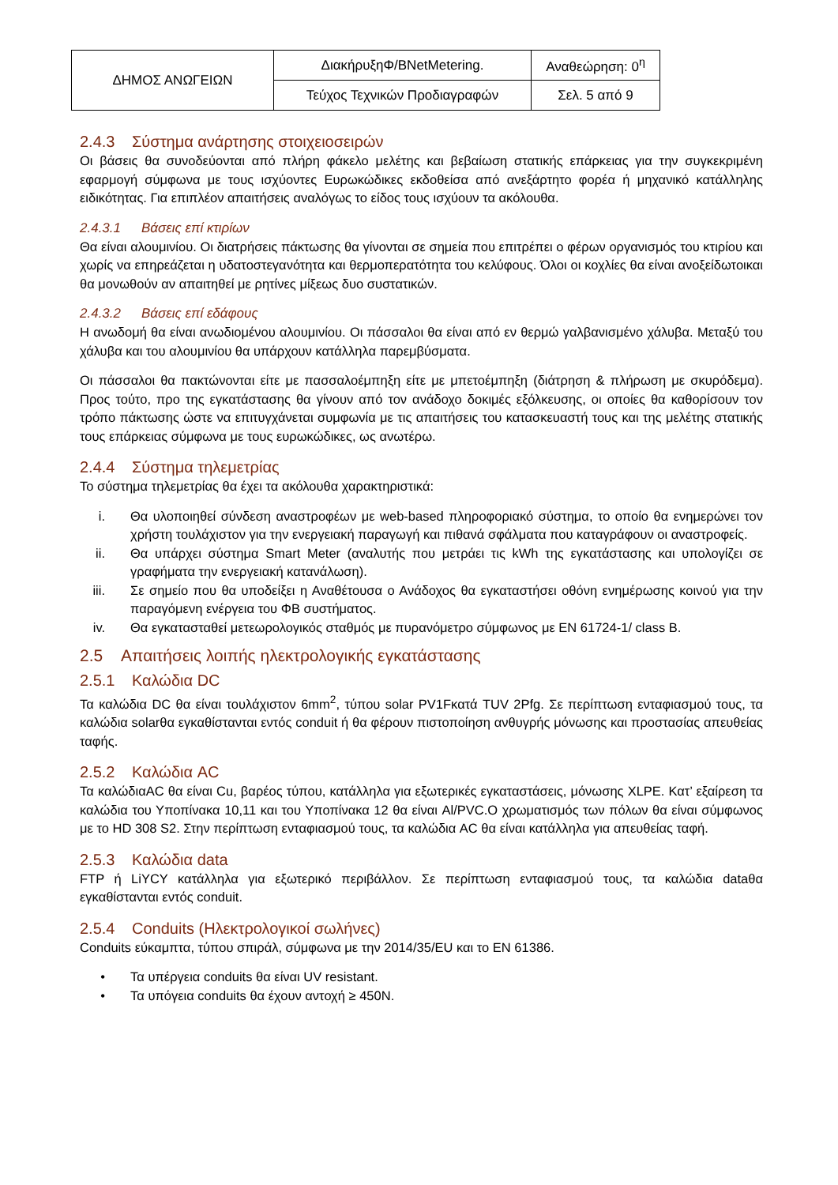| ΔΗΜΟΣ ΑΝΩΓΕΙΩΝ | ΔιακήρυξηΦ/BNetMetering. | Αναθεώρηση: 0<sup>η</sup> |
| | Τεύχος Τεχνικών Προδιαγραφών | Σελ. 5 από 9 |
2.4.3 Σύστημα ανάρτησης στοιχειοσειρών
Οι βάσεις θα συνοδεύονται από πλήρη φάκελο μελέτης και βεβαίωση στατικής επάρκειας για την συγκεκριμένη εφαρμογή σύμφωνα με τους ισχύοντες Ευρωκώδικες εκδοθείσα από ανεξάρτητο φορέα ή μηχανικό κατάλληλης ειδικότητας. Για επιπλέον απαιτήσεις αναλόγως το είδος τους ισχύουν τα ακόλουθα.
2.4.3.1 Βάσεις επί κτιρίων
Θα είναι αλουμινίου. Οι διατρήσεις πάκτωσης θα γίνονται σε σημεία που επιτρέπει ο φέρων οργανισμός του κτιρίου και χωρίς να επηρεάζεται η υδατοστεγανότητα και θερμοπερατότητα του κελύφους. Όλοι οι κοχλίες θα είναι ανοξείδωτοικαι θα μονωθούν αν απαιτηθεί με ρητίνες μίξεως δυο συστατικών.
2.4.3.2 Βάσεις επί εδάφους
Η ανωδομή θα είναι ανωδιομένου αλουμινίου. Οι πάσσαλοι θα είναι από εν θερμώ γαλβανισμένο χάλυβα. Μεταξύ του χάλυβα και του αλουμινίου θα υπάρχουν κατάλληλα παρεμβύσματα.
Οι πάσσαλοι θα πακτώνονται είτε με πασσαλοέμπηξη είτε με μπετοέμπηξη (διάτρηση & πλήρωση με σκυρόδεμα). Προς τούτο, προ της εγκατάστασης θα γίνουν από τον ανάδοχο δοκιμές εξόλκευσης, οι οποίες θα καθορίσουν τον τρόπο πάκτωσης ώστε να επιτυγχάνεται συμφωνία με τις απαιτήσεις του κατασκευαστή τους και της μελέτης στατικής τους επάρκειας σύμφωνα με τους ευρωκώδικες, ως ανωτέρω.
2.4.4 Σύστημα τηλεμετρίας
Το σύστημα τηλεμετρίας θα έχει τα ακόλουθα χαρακτηριστικά:
i. Θα υλοποιηθεί σύνδεση αναστροφέων με web-based πληροφοριακό σύστημα, το οποίο θα ενημερώνει τον χρήστη τουλάχιστον για την ενεργειακή παραγωγή και πιθανά σφάλματα που καταγράφουν οι αναστροφείς.
ii. Θα υπάρχει σύστημα Smart Meter (αναλυτής που μετράει τις kWh της εγκατάστασης και υπολογίζει σε γραφήματα την ενεργειακή κατανάλωση).
iii. Σε σημείο που θα υποδείξει η Αναθέτουσα ο Ανάδοχος θα εγκαταστήσει οθόνη ενημέρωσης κοινού για την παραγόμενη ενέργεια του ΦΒ συστήματος.
iv. Θα εγκατασταθεί μετεωρολογικός σταθμός με πυρανόμετρο σύμφωνος με EN 61724-1/ class B.
2.5 Απαιτήσεις λοιπής ηλεκτρολογικής εγκατάστασης
2.5.1 Καλώδια DC
Τα καλώδια DC θα είναι τουλάχιστον 6mm<sup>2</sup>, τύπου solar PV1Fκατά TUV 2Pfg. Σε περίπτωση ενταφιασμού τους, τα καλώδια solarθα εγκαθίστανται εντός conduit ή θα φέρουν πιστοποίηση ανθυγρής μόνωσης και προστασίας απευθείας ταφής.
2.5.2 Καλώδια AC
Τα καλώδιαAC θα είναι Cu, βαρέος τύπου, κατάλληλα για εξωτερικές εγκαταστάσεις, μόνωσης XLPE. Κατ’ εξαίρεση τα καλώδια του Υποπίνακα 10,11 και του Υποπίνακα 12 θα είναι Al/PVC.Ο χρωματισμός των πόλων θα είναι σύμφωνος με το HD 308 S2. Στην περίπτωση ενταφιασμού τους, τα καλώδια AC θα είναι κατάλληλα για απευθείας ταφή.
2.5.3 Καλώδια data
FTP ή LiYCY κατάλληλα για εξωτερικό περιβάλλον. Σε περίπτωση ενταφιασμού τους, τα καλώδια dataθα εγκαθίστανται εντός conduit.
2.5.4 Conduits (Ηλεκτρολογικοί σωλήνες)
Conduits εύκαμπτα, τύπου σπιράλ, σύμφωνα με την 2014/35/EU και το EN 61386.
• Τα υπέργεια conduits θα είναι UV resistant.
• Τα υπόγεια conduits θα έχουν αντοχή ≥ 450N.